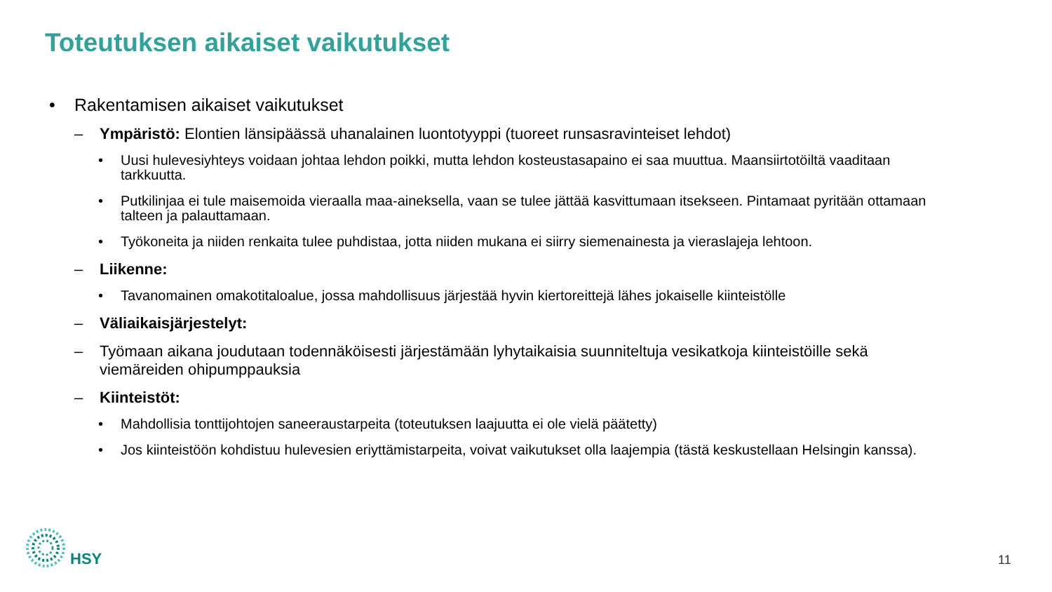Toteutuksen aikaiset vaikutukset
• Rakentamisen aikaiset vaikutukset
– Ympäristö: Elontien länsipäässä uhanalainen luontotyyppi (tuoreet runsasravinteiset lehdot)
• Uusi hulevesiyhteys voidaan johtaa lehdon poikki, mutta lehdon kosteustasapaino ei saa muuttua. Maansiirtotöiltä vaaditaan tarkkuutta.
• Putkilinjaa ei tule maisemoida vieraalla maa-aineksella, vaan se tulee jättää kasvittumaan itsekseen. Pintamaat pyritään ottamaan talteen ja palauttamaan.
• Työkoneita ja niiden renkaita tulee puhdistaa, jotta niiden mukana ei siirry siemenainesta ja vieraslajeja lehtoon.
– Liikenne:
• Tavanomainen omakotitaloalue, jossa mahdollisuus järjestää hyvin kiertoreittejä lähes jokaiselle kiinteistölle
– Väliaikaisjärjestelyt:
– Työmaan aikana joudutaan todennäköisesti järjestämään lyhytaikaisia suunniteltuja vesikatkoja kiinteistöille sekä viemäreiden ohipumppauksia
– Kiinteistöt:
• Mahdollisia tonttijohtojen saneeraustarpeita (toteutuksen laajuutta ei ole vielä päätetty)
• Jos kiinteistöön kohdistuu hulevesien eriyttämistarpeita, voivat vaikutukset olla laajempia (tästä keskustellaan Helsingin kanssa).
HSY
11